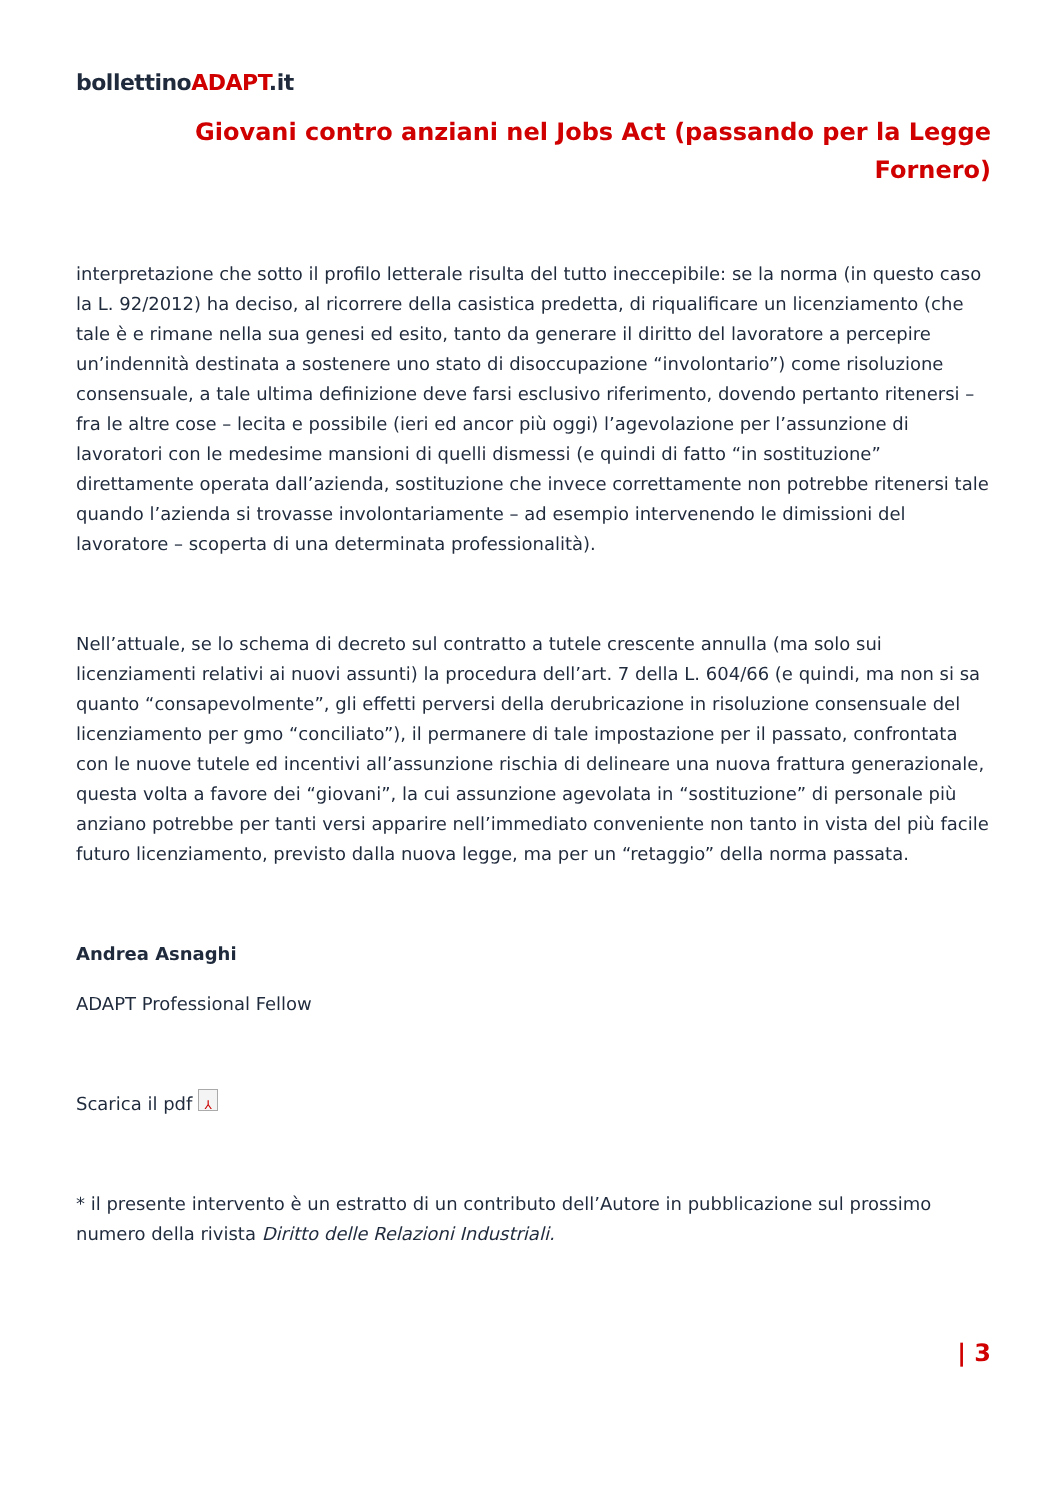bollettinoADAPT.it
Giovani contro anziani nel Jobs Act (passando per la Legge Fornero)
interpretazione che sotto il profilo letterale risulta del tutto ineccepibile: se la norma (in questo caso la L. 92/2012) ha deciso, al ricorrere della casistica predetta, di riqualificare un licenziamento (che tale è e rimane nella sua genesi ed esito, tanto da generare il diritto del lavoratore a percepire un’indennità destinata a sostenere uno stato di disoccupazione “involontario”) come risoluzione consensuale, a tale ultima definizione deve farsi esclusivo riferimento, dovendo pertanto ritenersi – fra le altre cose – lecita e possibile (ieri ed ancor più oggi) l’agevolazione per l’assunzione di lavoratori con le medesime mansioni di quelli dismessi (e quindi di fatto “in sostituzione” direttamente operata dall’azienda, sostituzione che invece correttamente non potrebbe ritenersi tale quando l’azienda si trovasse involontariamente – ad esempio intervenendo le dimissioni del lavoratore – scoperta di una determinata professionalità).
Nell’attuale, se lo schema di decreto sul contratto a tutele crescente annulla (ma solo sui licenziamenti relativi ai nuovi assunti) la procedura dell’art. 7 della L. 604/66 (e quindi, ma non si sa quanto “consapevolmente”, gli effetti perversi della derubricazione in risoluzione consensuale del licenziamento per gmo “conciliato”), il permanere di tale impostazione per il passato, confrontata con le nuove tutele ed incentivi all’assunzione rischia di delineare una nuova frattura generazionale, questa volta a favore dei “giovani”, la cui assunzione agevolata in “sostituzione” di personale più anziano potrebbe per tanti versi apparire nell’immediato conveniente non tanto in vista del più facile futuro licenziamento, previsto dalla nuova legge, ma per un “retaggio” della norma passata.
Andrea Asnaghi
ADAPT Professional Fellow
Scarica il pdf ⅄
* il presente intervento è un estratto di un contributo dell’Autore in pubblicazione sul prossimo numero della rivista Diritto delle Relazioni Industriali.
| 3